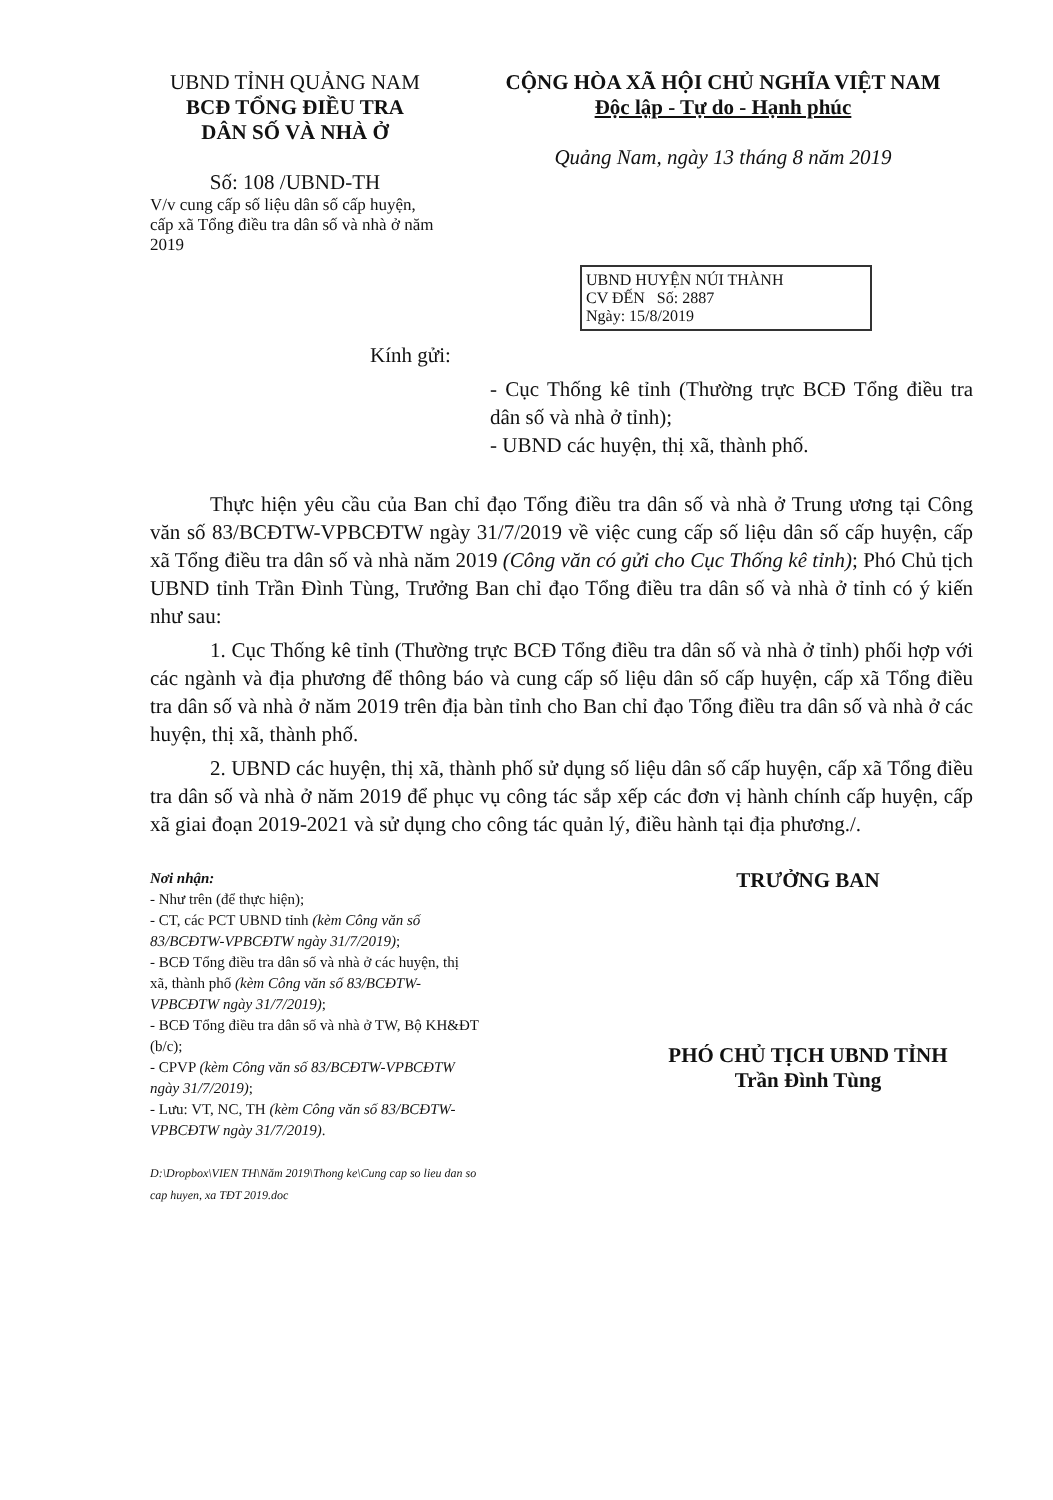UBND TỈNH QUẢNG NAM
BCĐ TỔNG ĐIỀU TRA
DÂN SỐ VÀ NHÀ Ở
Số: 108 /UBND-TH
V/v cung cấp số liệu dân số cấp huyện, cấp xã Tổng điều tra dân số và nhà ở năm 2019
CỘNG HÒA XÃ HỘI CHỦ NGHĨA VIỆT NAM
Độc lập - Tự do - Hạnh phúc
Quảng Nam, ngày 13 tháng 8 năm 2019
UBND HUYỆN NÚI THÀNH
CV ĐẾN Số: 2887
Ngày: 15/8/2019
Kính gửi:
- Cục Thống kê tỉnh (Thường trực BCĐ Tổng điều tra dân số và nhà ở tỉnh);
- UBND các huyện, thị xã, thành phố.
Thực hiện yêu cầu của Ban chỉ đạo Tổng điều tra dân số và nhà ở Trung ương tại Công văn số 83/BCĐTW-VPBCĐTW ngày 31/7/2019 về việc cung cấp số liệu dân số cấp huyện, cấp xã Tổng điều tra dân số và nhà năm 2019 (Công văn có gửi cho Cục Thống kê tỉnh); Phó Chủ tịch UBND tỉnh Trần Đình Tùng, Trưởng Ban chỉ đạo Tổng điều tra dân số và nhà ở tỉnh có ý kiến như sau:
1. Cục Thống kê tỉnh (Thường trực BCĐ Tổng điều tra dân số và nhà ở tỉnh) phối hợp với các ngành và địa phương để thông báo và cung cấp số liệu dân số cấp huyện, cấp xã Tổng điều tra dân số và nhà ở năm 2019 trên địa bàn tỉnh cho Ban chỉ đạo Tổng điều tra dân số và nhà ở các huyện, thị xã, thành phố.
2. UBND các huyện, thị xã, thành phố sử dụng số liệu dân số cấp huyện, cấp xã Tổng điều tra dân số và nhà ở năm 2019 để phục vụ công tác sắp xếp các đơn vị hành chính cấp huyện, cấp xã giai đoạn 2019-2021 và sử dụng cho công tác quản lý, điều hành tại địa phương./.
Nơi nhận:
- Như trên (để thực hiện);
- CT, các PCT UBND tỉnh (kèm Công văn số 83/BCĐTW-VPBCĐTW ngày 31/7/2019);
- BCĐ Tổng điều tra dân số và nhà ở các huyện, thị xã, thành phố (kèm Công văn số 83/BCĐTW-VPBCĐTW ngày 31/7/2019);
- BCĐ Tổng điều tra dân số và nhà ở TW, Bộ KH&ĐT (b/c);
- CPVP (kèm Công văn số 83/BCĐTW-VPBCĐTW ngày 31/7/2019);
- Lưu: VT, NC, TH (kèm Công văn số 83/BCĐTW-VPBCĐTW ngày 31/7/2019).
D:\Dropbox\VIEN TH\Năm 2019\Thong ke\Cung cap so lieu dan so cap huyen, xa TĐT 2019.doc
TRƯỞNG BAN
PHÓ CHỦ TỊCH UBND TỈNH
Trần Đình Tùng